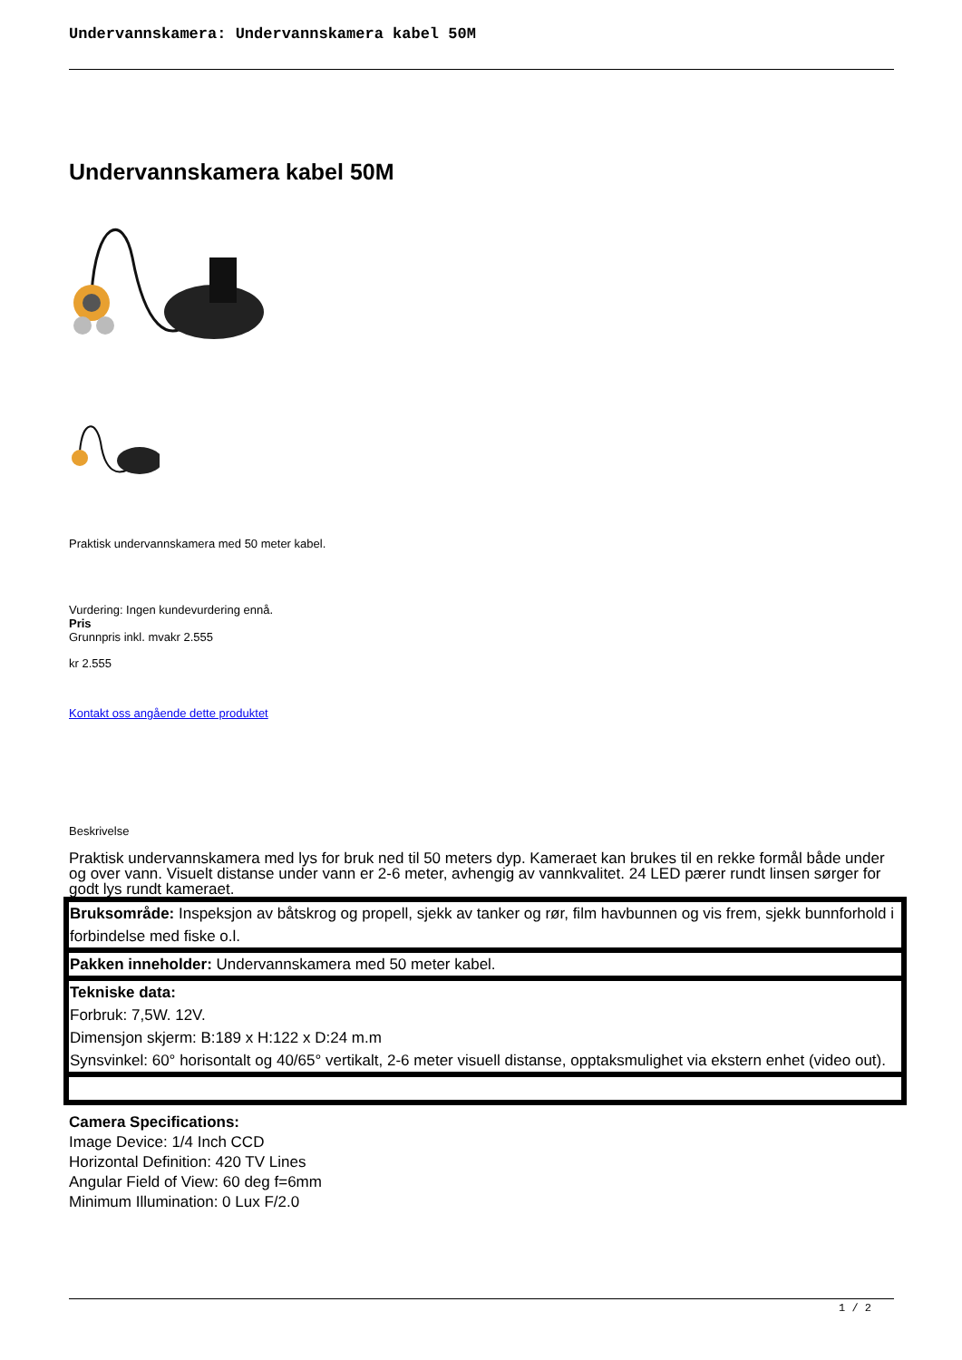Undervannskamera: Undervannskamera kabel 50M
Undervannskamera kabel 50M
Praktisk undervannskamera med 50 meter kabel.
Vurdering: Ingen kundevurdering ennå.
Pris
Grunnpris inkl. mvakr 2.555
kr 2.555
Kontakt oss angående dette produktet
Beskrivelse
Praktisk undervannskamera med lys for bruk ned til 50 meters dyp. Kameraet kan brukes til en rekke formål både under og over vann. Visuelt distanse under vann er 2-6 meter, avhengig av vannkvalitet. 24 LED pærer rundt linsen sørger for godt lys rundt kameraet.
| Bruksområde: Inspeksjon av båtskrog og propell, sjekk av tanker og rør, film havbunnen og vis frem, sjekk bunnforhold i forbindelse med fiske o.l. |
| Pakken inneholder: Undervannskamera med 50 meter kabel. |
| Tekniske data: Forbruk: 7,5W. 12V. Dimensjon skjerm: B:189 x H:122 x D:24 m.m Synsvinkel: 60° horisontalt og 40/65° vertikalt, 2-6 meter visuell distanse, opptaksmulighet via ekstern enhet (video out). |
Camera Specifications:
Image Device: 1/4 Inch CCD
Horizontal Definition: 420 TV Lines
Angular Field of View: 60 deg f=6mm
Minimum Illumination: 0 Lux F/2.0
1 / 2